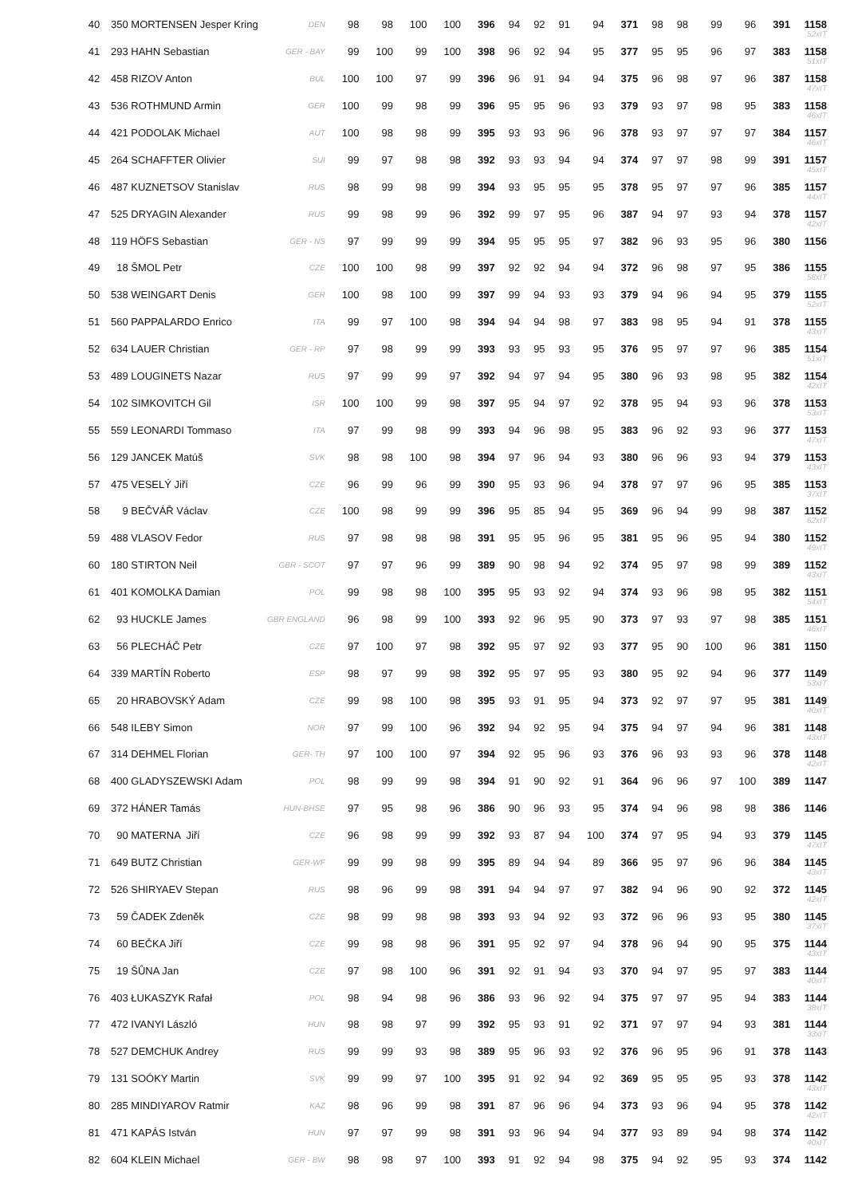| 40 | 350 MORTENSEN Jesper Kring | DEN | 98 | 98 | 100 | 100 | 396 | 94 | 92 | 91 | 94 | 371 | 98 | 98 | 99 | 96 | 391 | 1158 52xIT |
| 41 | 293 HAHN Sebastian | GER - BAY | 99 | 100 | 99 | 100 | 398 | 96 | 92 | 94 | 95 | 377 | 95 | 95 | 96 | 97 | 383 | 1158 51xIT |
| 42 | 458 RIZOV Anton | BUL | 100 | 100 | 97 | 99 | 396 | 96 | 91 | 94 | 94 | 375 | 96 | 98 | 97 | 96 | 387 | 1158 47xIT |
| 43 | 536 ROTHMUND Armin | GER | 100 | 99 | 98 | 99 | 396 | 95 | 95 | 96 | 93 | 379 | 93 | 97 | 98 | 95 | 383 | 1158 46xIT |
| 44 | 421 PODOLAK Michael | AUT | 100 | 98 | 98 | 99 | 395 | 93 | 93 | 96 | 96 | 378 | 93 | 97 | 97 | 97 | 384 | 1157 46xIT |
| 45 | 264 SCHAFFTER Olivier | SUI | 99 | 97 | 98 | 98 | 392 | 93 | 93 | 94 | 94 | 374 | 97 | 97 | 98 | 99 | 391 | 1157 45xIT |
| 46 | 487 KUZNETSOV Stanislav | RUS | 98 | 99 | 98 | 99 | 394 | 93 | 95 | 95 | 95 | 378 | 95 | 97 | 97 | 96 | 385 | 1157 44xIT |
| 47 | 525 DRYAGIN Alexander | RUS | 99 | 98 | 99 | 96 | 392 | 99 | 97 | 95 | 96 | 387 | 94 | 97 | 93 | 94 | 378 | 1157 42xIT |
| 48 | 119 HÖFS Sebastian | GER - NS | 97 | 99 | 99 | 99 | 394 | 95 | 95 | 95 | 97 | 382 | 96 | 93 | 95 | 96 | 380 | 1156 |
| 49 | 18 ŠMOL Petr | CZE | 100 | 100 | 98 | 99 | 397 | 92 | 92 | 94 | 94 | 372 | 96 | 98 | 97 | 95 | 386 | 1155 58xIT |
| 50 | 538 WEINGART Denis | GER | 100 | 98 | 100 | 99 | 397 | 99 | 94 | 93 | 93 | 379 | 94 | 96 | 94 | 95 | 379 | 1155 52xIT |
| 51 | 560 PAPPALARDO Enrico | ITA | 99 | 97 | 100 | 98 | 394 | 94 | 94 | 98 | 97 | 383 | 98 | 95 | 94 | 91 | 378 | 1155 43xIT |
| 52 | 634 LAUER Christian | GER - RP | 97 | 98 | 99 | 99 | 393 | 93 | 95 | 93 | 95 | 376 | 95 | 97 | 97 | 96 | 385 | 1154 51xIT |
| 53 | 489 LOUGINETS Nazar | RUS | 97 | 99 | 99 | 97 | 392 | 94 | 97 | 94 | 95 | 380 | 96 | 93 | 98 | 95 | 382 | 1154 42xIT |
| 54 | 102 SIMKOVITCH Gil | ISR | 100 | 100 | 99 | 98 | 397 | 95 | 94 | 97 | 92 | 378 | 95 | 94 | 93 | 96 | 378 | 1153 53xIT |
| 55 | 559 LEONARDI Tommaso | ITA | 97 | 99 | 98 | 99 | 393 | 94 | 96 | 98 | 95 | 383 | 96 | 92 | 93 | 96 | 377 | 1153 47xIT |
| 56 | 129 JANCEK Matúš | SVK | 98 | 98 | 100 | 98 | 394 | 97 | 96 | 94 | 93 | 380 | 96 | 96 | 93 | 94 | 379 | 1153 43xIT |
| 57 | 475 VESELÝ Jiří | CZE | 96 | 99 | 96 | 99 | 390 | 95 | 93 | 96 | 94 | 378 | 97 | 97 | 96 | 95 | 385 | 1153 37xIT |
| 58 | 9 BEČVÁŘ Václav | CZE | 100 | 98 | 99 | 99 | 396 | 95 | 85 | 94 | 95 | 369 | 96 | 94 | 99 | 98 | 387 | 1152 62xIT |
| 59 | 488 VLASOV Fedor | RUS | 97 | 98 | 98 | 98 | 391 | 95 | 95 | 96 | 95 | 381 | 95 | 96 | 95 | 94 | 380 | 1152 49xIT |
| 60 | 180 STIRTON Neil | GBR - SCOT | 97 | 97 | 96 | 99 | 389 | 90 | 98 | 94 | 92 | 374 | 95 | 97 | 98 | 99 | 389 | 1152 43xIT |
| 61 | 401 KOMOLKA Damian | POL | 99 | 98 | 98 | 100 | 395 | 95 | 93 | 92 | 94 | 374 | 93 | 96 | 98 | 95 | 382 | 1151 54xIT |
| 62 | 93 HUCKLE James | GBR ENGLAND | 96 | 98 | 99 | 100 | 393 | 92 | 96 | 95 | 90 | 373 | 97 | 93 | 97 | 98 | 385 | 1151 46xIT |
| 63 | 56 PLECHÁČ Petr | CZE | 97 | 100 | 97 | 98 | 392 | 95 | 97 | 92 | 93 | 377 | 95 | 90 | 100 | 96 | 381 | 1150 |
| 64 | 339 MARTÍN Roberto | ESP | 98 | 97 | 99 | 98 | 392 | 95 | 97 | 95 | 93 | 380 | 95 | 92 | 94 | 96 | 377 | 1149 53xIT |
| 65 | 20 HRABOVSKÝ Adam | CZE | 99 | 98 | 100 | 98 | 395 | 93 | 91 | 95 | 94 | 373 | 92 | 97 | 97 | 95 | 381 | 1149 40xIT |
| 66 | 548 ILEBY Simon | NOR | 97 | 99 | 100 | 96 | 392 | 94 | 92 | 95 | 94 | 375 | 94 | 97 | 94 | 96 | 381 | 1148 43xIT |
| 67 | 314 DEHMEL Florian | GER- TH | 97 | 100 | 100 | 97 | 394 | 92 | 95 | 96 | 93 | 376 | 96 | 93 | 93 | 96 | 378 | 1148 42xIT |
| 68 | 400 GLADYSZEWSKI Adam | POL | 98 | 99 | 99 | 98 | 394 | 91 | 90 | 92 | 91 | 364 | 96 | 96 | 97 | 100 | 389 | 1147 |
| 69 | 372 HÁNER Tamás | HUN-BHSE | 97 | 95 | 98 | 96 | 386 | 90 | 96 | 93 | 95 | 374 | 94 | 96 | 98 | 98 | 386 | 1146 |
| 70 | 90 MATERNA Jiří | CZE | 96 | 98 | 99 | 99 | 392 | 93 | 87 | 94 | 100 | 374 | 97 | 95 | 94 | 93 | 379 | 1145 47xIT |
| 71 | 649 BUTZ Christian | GER-WF | 99 | 99 | 98 | 99 | 395 | 89 | 94 | 94 | 89 | 366 | 95 | 97 | 96 | 96 | 384 | 1145 43xIT |
| 72 | 526 SHIRYAEV Stepan | RUS | 98 | 96 | 99 | 98 | 391 | 94 | 94 | 97 | 97 | 382 | 94 | 96 | 90 | 92 | 372 | 1145 42xIT |
| 73 | 59 ČADEK Zdeněk | CZE | 98 | 99 | 98 | 98 | 393 | 93 | 94 | 92 | 93 | 372 | 96 | 96 | 93 | 95 | 380 | 1145 37xIT |
| 74 | 60 BEČKA Jiří | CZE | 99 | 98 | 98 | 96 | 391 | 95 | 92 | 97 | 94 | 378 | 96 | 94 | 90 | 95 | 375 | 1144 43xIT |
| 75 | 19 ŠŮNA Jan | CZE | 97 | 98 | 100 | 96 | 391 | 92 | 91 | 94 | 93 | 370 | 94 | 97 | 95 | 97 | 383 | 1144 40xIT |
| 76 | 403 ŁUKASZYK Rafał | POL | 98 | 94 | 98 | 96 | 386 | 93 | 96 | 92 | 94 | 375 | 97 | 97 | 95 | 94 | 383 | 1144 38xIT |
| 77 | 472 IVANYI László | HUN | 98 | 98 | 97 | 99 | 392 | 95 | 93 | 91 | 92 | 371 | 97 | 97 | 94 | 93 | 381 | 1144 33xIT |
| 78 | 527 DEMCHUK Andrey | RUS | 99 | 99 | 93 | 98 | 389 | 95 | 96 | 93 | 92 | 376 | 96 | 95 | 96 | 91 | 378 | 1143 |
| 79 | 131 SOÓKY Martin | SVK | 99 | 99 | 97 | 100 | 395 | 91 | 92 | 94 | 92 | 369 | 95 | 95 | 95 | 93 | 378 | 1142 43xIT |
| 80 | 285 MINDIYAROV Ratmir | KAZ | 98 | 96 | 99 | 98 | 391 | 87 | 96 | 96 | 94 | 373 | 93 | 96 | 94 | 95 | 378 | 1142 42xIT |
| 81 | 471 KAPÁS István | HUN | 97 | 97 | 99 | 98 | 391 | 93 | 96 | 94 | 94 | 377 | 93 | 89 | 94 | 98 | 374 | 1142 40xIT |
| 82 | 604 KLEIN Michael | GER - BW | 98 | 98 | 97 | 100 | 393 | 91 | 92 | 94 | 98 | 375 | 94 | 92 | 95 | 93 | 374 | 1142 |